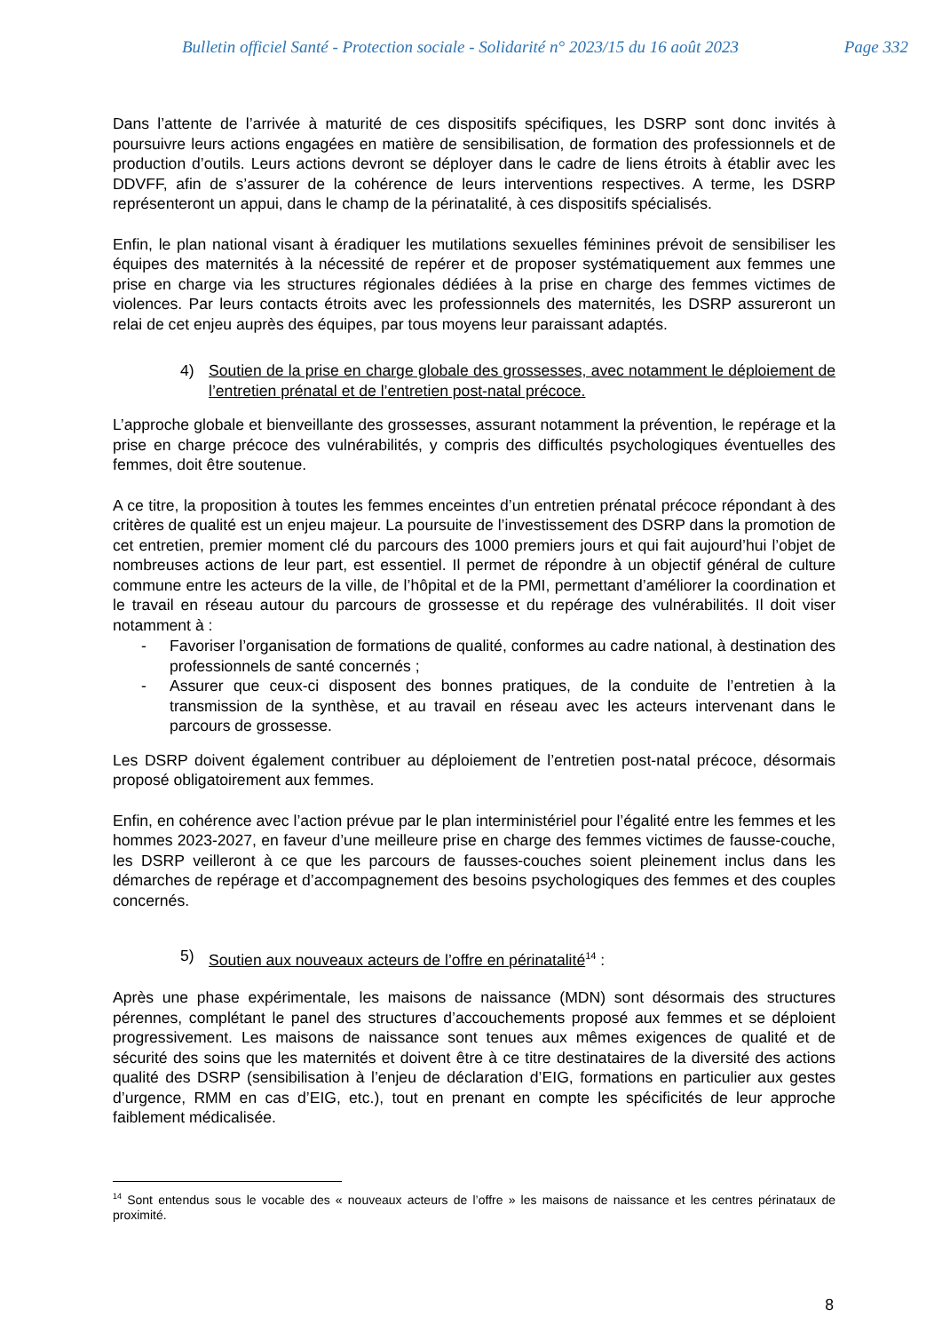Bulletin officiel Santé - Protection sociale - Solidarité n° 2023/15 du 16 août 2023 Page 332
Dans l’attente de l’arrivée à maturité de ces dispositifs spécifiques, les DSRP sont donc invités à poursuivre leurs actions engagées en matière de sensibilisation, de formation des professionnels et de production d’outils. Leurs actions devront se déployer dans le cadre de liens étroits à établir avec les DDVFF, afin de s’assurer de la cohérence de leurs interventions respectives. A terme, les DSRP représenteront un appui, dans le champ de la périnatalité, à ces dispositifs spécialisés.
Enfin, le plan national visant à éradiquer les mutilations sexuelles féminines prévoit de sensibiliser les équipes des maternités à la nécessité de repérer et de proposer systématiquement aux femmes une prise en charge via les structures régionales dédiées à la prise en charge des femmes victimes de violences. Par leurs contacts étroits avec les professionnels des maternités, les DSRP assureront un relai de cet enjeu auprès des équipes, par tous moyens leur paraissant adaptés.
4) Soutien de la prise en charge globale des grossesses, avec notamment le déploiement de l’entretien prénatal et de l’entretien post-natal précoce.
L’approche globale et bienveillante des grossesses, assurant notamment la prévention, le repérage et la prise en charge précoce des vulnérabilités, y compris des difficultés psychologiques éventuelles des femmes, doit être soutenue.
A ce titre, la proposition à toutes les femmes enceintes d’un entretien prénatal précoce répondant à des critères de qualité est un enjeu majeur. La poursuite de l’investissement des DSRP dans la promotion de cet entretien, premier moment clé du parcours des 1000 premiers jours et qui fait aujourd’hui l’objet de nombreuses actions de leur part, est essentiel. Il permet de répondre à un objectif général de culture commune entre les acteurs de la ville, de l’hôpital et de la PMI, permettant d’améliorer la coordination et le travail en réseau autour du parcours de grossesse et du repérage des vulnérabilités. Il doit viser notamment à :
- Favoriser l’organisation de formations de qualité, conformes au cadre national, à destination des professionnels de santé concernés ;
- Assurer que ceux-ci disposent des bonnes pratiques, de la conduite de l’entretien à la transmission de la synthèse, et au travail en réseau avec les acteurs intervenant dans le parcours de grossesse.
Les DSRP doivent également contribuer au déploiement de l’entretien post-natal précoce, désormais proposé obligatoirement aux femmes.
Enfin, en cohérence avec l’action prévue par le plan interministériel pour l’égalité entre les femmes et les hommes 2023-2027, en faveur d’une meilleure prise en charge des femmes victimes de fausse-couche, les DSRP veilleront à ce que les parcours de fausses-couches soient pleinement inclus dans les démarches de repérage et d’accompagnement des besoins psychologiques des femmes et des couples concernés.
5) Soutien aux nouveaux acteurs de l’offre en périnatalité<sup>14</sup> :
Après une phase expérimentale, les maisons de naissance (MDN) sont désormais des structures pérennes, complétant le panel des structures d’accouchements proposé aux femmes et se déploient progressivement. Les maisons de naissance sont tenues aux mêmes exigences de qualité et de sécurité des soins que les maternités et doivent être à ce titre destinataires de la diversité des actions qualité des DSRP (sensibilisation à l’enjeu de déclaration d’EIG, formations en particulier aux gestes d’urgence, RMM en cas d’EIG, etc.), tout en prenant en compte les spécificités de leur approche faiblement médicalisée.
<sup>14</sup> Sont entendus sous le vocable des « nouveaux acteurs de l’offre » les maisons de naissance et les centres périnataux de proximité.
8